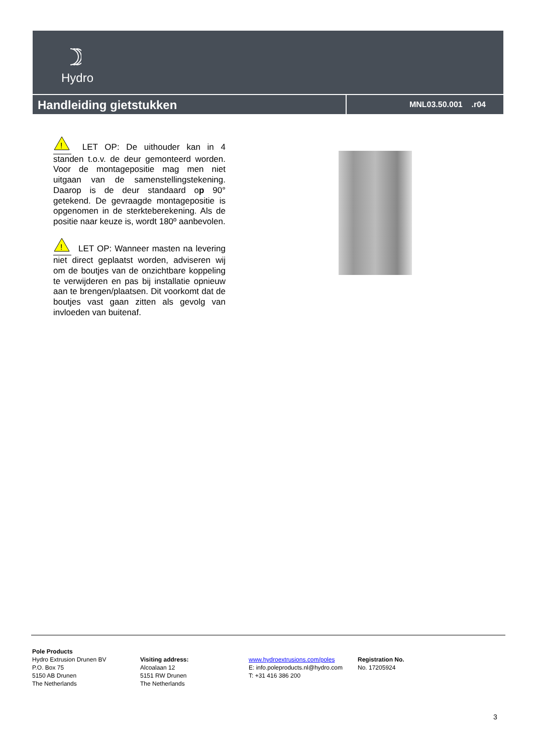Hydro
Handleiding gietstukken
MNL03.50.001 .r04
!
LET OP: De uithouder kan in 4 standen t.o.v. de deur gemonteerd worden. Voor de montagepositie mag men niet uitgaan van de samenstellingstekening. Daarop is de deur standaard op 90° getekend. De gevraagde montagepositie is opgenomen in de sterkteberekening. Als de positie naar keuze is, wordt 180º aanbevolen.
!
LET OP: Wanneer masten na levering niet direct geplaatst worden, adviseren wij om de boutjes van de onzichtbare koppeling te verwijderen en pas bij installatie opnieuw aan te brengen/plaatsen. Dit voorkomt dat de boutjes vast gaan zitten als gevolg van invloeden van buitenaf.
Pole Products
Hydro Extrusion Drunen BV
P.O. Box 75
5150 AB Drunen
The Netherlands
Visiting address:
Alcoalaan 12
5151 RW Drunen
The Netherlands
www.hydroextrusions.com/poles
E: info.poleproducts.nl@hydro.com
T: +31 416 386 200
Registration No.
No. 17205924
3